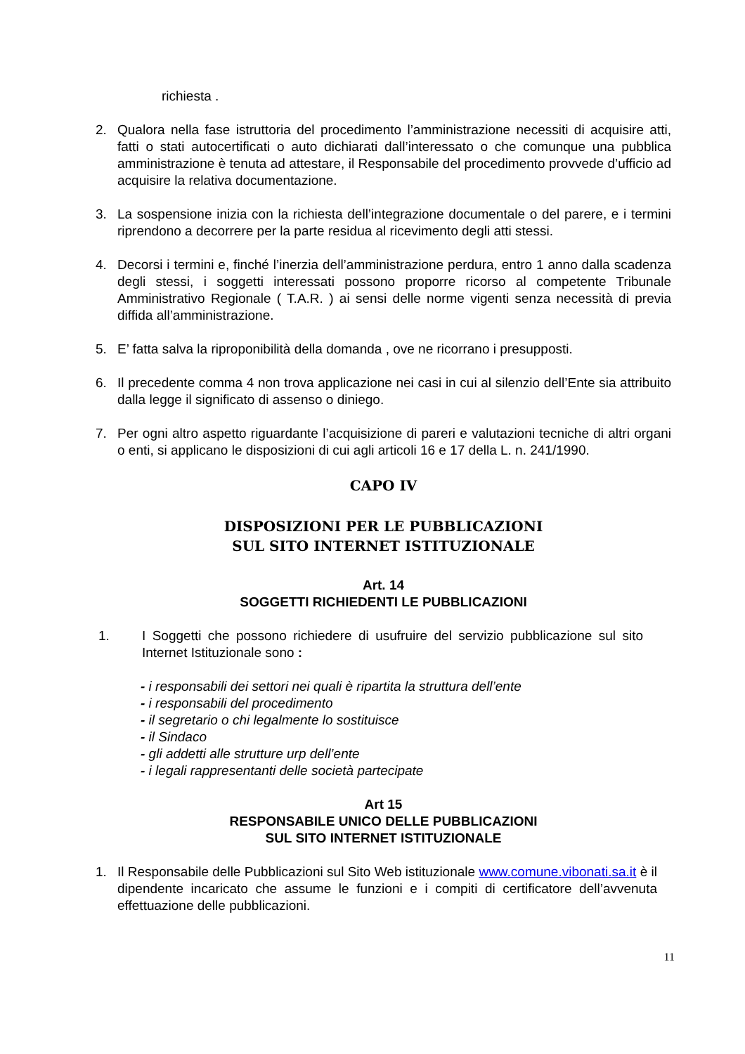richiesta .
2. Qualora nella fase istruttoria del procedimento l’amministrazione necessiti di acquisire atti, fatti o stati autocertificati o auto dichiarati dall’interessato o che comunque una pubblica amministrazione è tenuta ad attestare, il Responsabile del procedimento provvede d’ufficio ad acquisire la relativa documentazione.
3. La sospensione inizia con la richiesta dell’integrazione documentale o del parere, e i termini riprendono a decorrere per la parte residua al ricevimento degli atti stessi.
4. Decorsi i termini e, finché l’inerzia dell’amministrazione perdura, entro 1 anno dalla scadenza degli stessi, i soggetti interessati possono proporre ricorso al competente Tribunale Amministrativo Regionale ( T.A.R. ) ai sensi delle norme vigenti senza necessità di previa diffida all’amministrazione.
5. E’ fatta salva la riproponibilità della domanda , ove ne ricorrano i presupposti.
6. Il precedente comma 4 non trova applicazione nei casi in cui al silenzio dell’Ente sia attribuito dalla legge il significato di assenso o diniego.
7. Per ogni altro aspetto riguardante l’acquisizione di pareri e valutazioni tecniche di altri organi o enti, si applicano le disposizioni di cui agli articoli 16 e 17 della L. n. 241/1990.
CAPO IV
DISPOSIZIONI PER LE PUBBLICAZIONI
SUL SITO INTERNET ISTITUZIONALE
Art. 14
SOGGETTI RICHIEDENTI LE PUBBLICAZIONI
1. I Soggetti che possono richiedere di usufruire del servizio pubblicazione sul sito Internet Istituzionale sono :
- i responsabili dei settori nei quali è ripartita la struttura dell’ente
- i responsabili del procedimento
- il segretario o chi legalmente lo sostituisce
- il Sindaco
- gli addetti alle strutture urp dell’ente
- i legali rappresentanti delle società partecipate
Art 15
RESPONSABILE UNICO DELLE PUBBLICAZIONI
SUL SITO INTERNET ISTITUZIONALE
1. Il Responsabile delle Pubblicazioni sul Sito Web istituzionale www.comune.vibonati.sa.it è il dipendente incaricato che assume le funzioni e i compiti di certificatore dell’avvenuta effettuazione delle pubblicazioni.
11